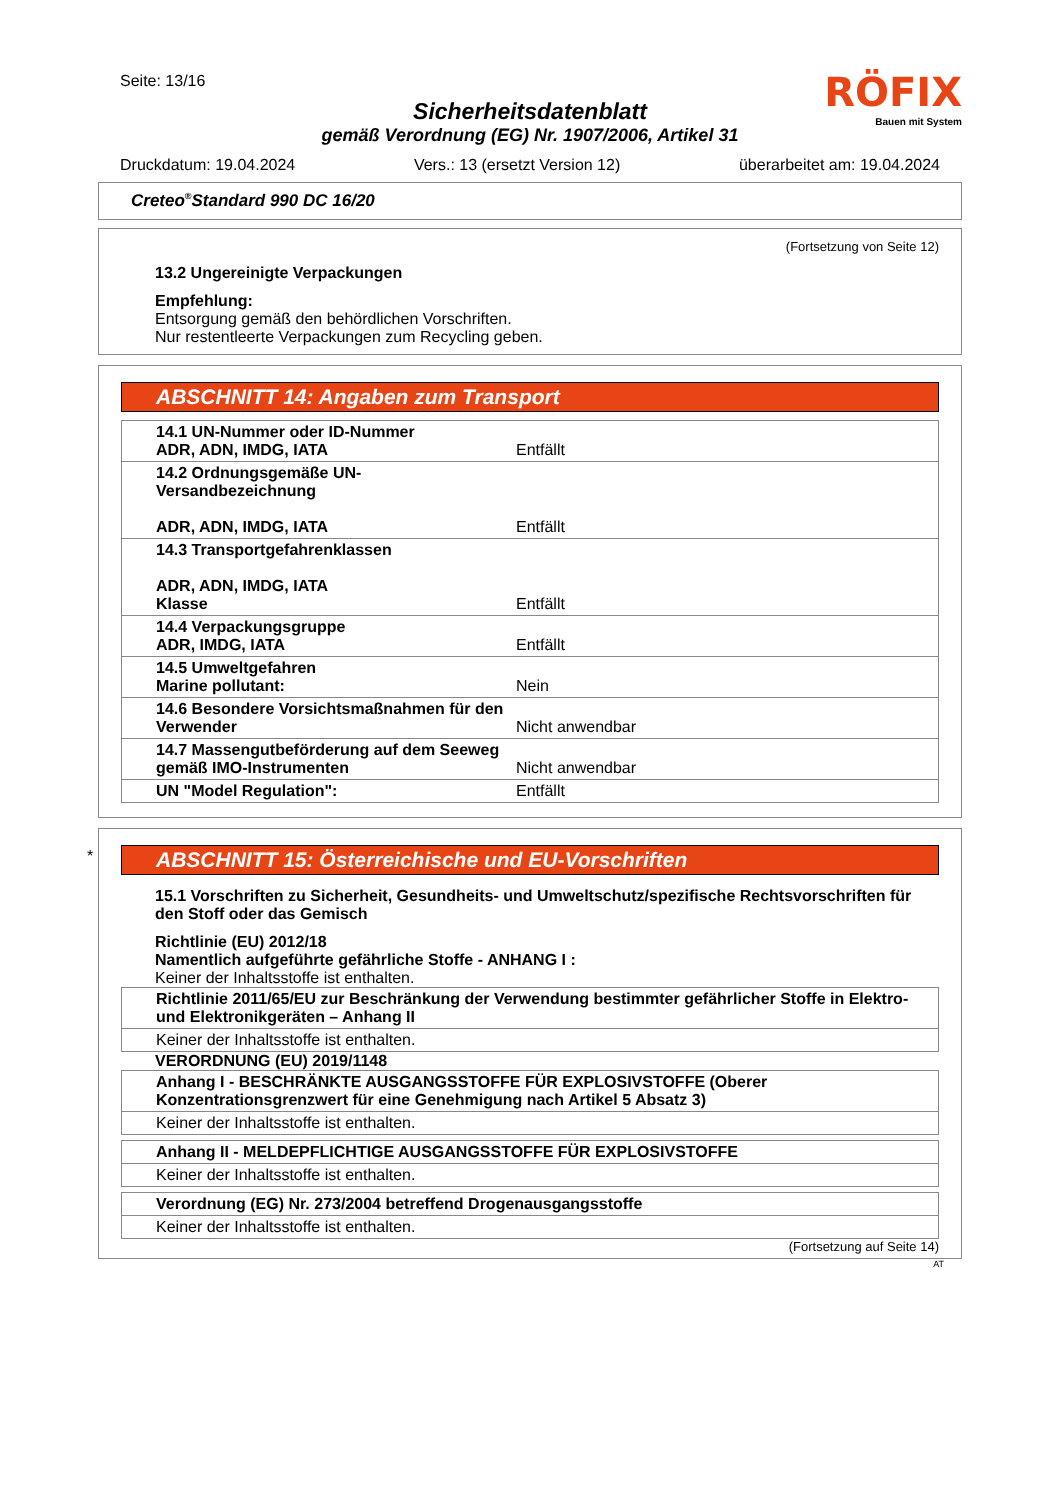Seite: 13/16
RÖFIX
Bauen mit System
Sicherheitsdatenblatt
gemäß Verordnung (EG) Nr. 1907/2006, Artikel 31
Druckdatum: 19.04.2024 Vers.: 13 (ersetzt Version 12) überarbeitet am: 19.04.2024
Creteo<sup>®</sup>Standard 990 DC 16/20
(Fortsetzung von Seite 12)
13.2 Ungereinigte Verpackungen
Empfehlung:
Entsorgung gemäß den behördlichen Vorschriften.
Nur restentleerte Verpackungen zum Recycling geben.
ABSCHNITT 14: Angaben zum Transport
| 14.1 UN-Nummer oder ID-Nummer ADR, ADN, IMDG, IATA | Entfällt |
| 14.2 Ordnungsgemäße UN-Versandbezeichnung ADR, ADN, IMDG, IATA | Entfällt |
| 14.3 Transportgefahrenklassen ADR, ADN, IMDG, IATA Klasse | Entfällt |
| 14.4 Verpackungsgruppe ADR, IMDG, IATA | Entfällt |
| 14.5 Umweltgefahren Marine pollutant: | Nein |
| 14.6 Besondere Vorsichtsmaßnahmen für den Verwender | Nicht anwendbar |
| 14.7 Massengutbeförderung auf dem Seeweg gemäß IMO-Instrumenten | Nicht anwendbar |
| UN "Model Regulation": | Entfällt |
*
ABSCHNITT 15: Österreichische und EU-Vorschriften
15.1 Vorschriften zu Sicherheit, Gesundheits- und Umweltschutz/spezifische Rechtsvorschriften für den Stoff oder das Gemisch
Richtlinie (EU) 2012/18
Namentlich aufgeführte gefährliche Stoffe - ANHANG I :
Keiner der Inhaltsstoffe ist enthalten.
| Richtlinie 2011/65/EU zur Beschränkung der Verwendung bestimmter gefährlicher Stoffe in Elektro- und Elektronikgeräten – Anhang II |
| Keiner der Inhaltsstoffe ist enthalten. |
VERORDNUNG (EU) 2019/1148
| Anhang I - BESCHRÄNKTE AUSGANGSSTOFFE FÜR EXPLOSIVSTOFFE (Oberer Konzentrationsgrenzwert für eine Genehmigung nach Artikel 5 Absatz 3) |
| Keiner der Inhaltsstoffe ist enthalten. |
| Anhang II - MELDEPFLICHTIGE AUSGANGSSTOFFE FÜR EXPLOSIVSTOFFE |
| Keiner der Inhaltsstoffe ist enthalten. |
| Verordnung (EG) Nr. 273/2004 betreffend Drogenausgangsstoffe |
| Keiner der Inhaltsstoffe ist enthalten. |
(Fortsetzung auf Seite 14)
AT